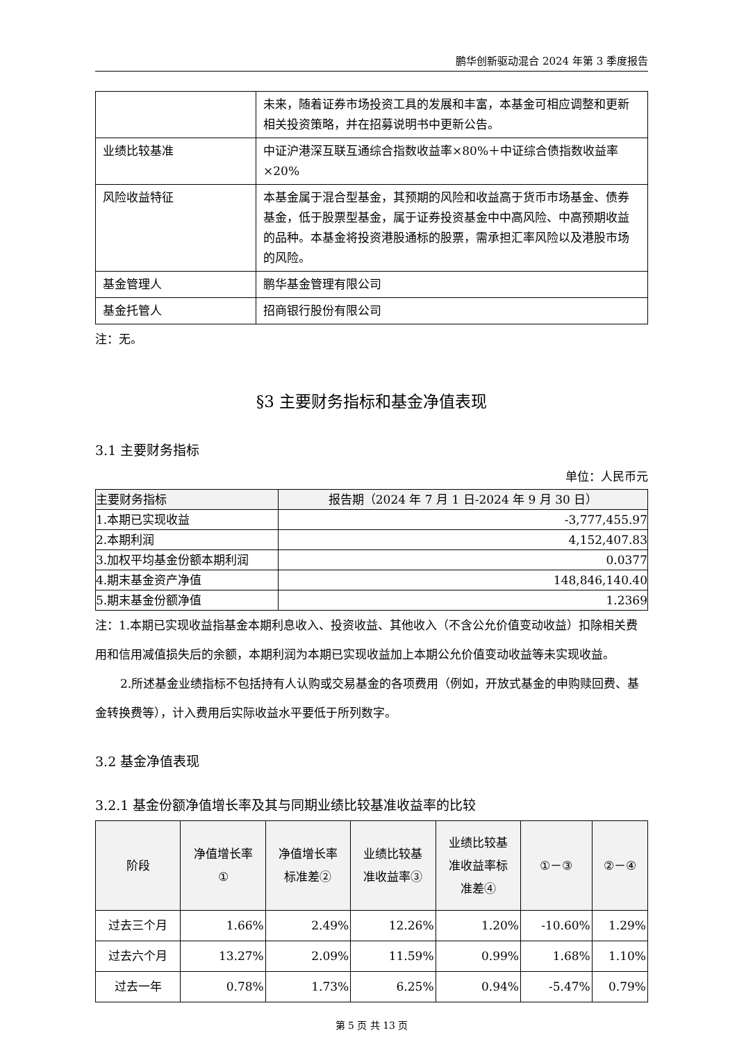鹏华创新驱动混合 2024 年第 3 季度报告
| | 未来，随着证券市场投资工具的发展和丰富，本基金可相应调整和更新相关投资策略，并在招募说明书中更新公告。 |
| 业绩比较基准 | 中证沪港深互联互通综合指数收益率×80%＋中证综合债指数收益率×20% |
| 风险收益特征 | 本基金属于混合型基金，其预期的风险和收益高于货币市场基金、债券基金，低于股票型基金，属于证券投资基金中中高风险、中高预期收益的品种。本基金将投资港股通标的股票，需承担汇率风险以及港股市场的风险。 |
| 基金管理人 | 鹏华基金管理有限公司 |
| 基金托管人 | 招商银行股份有限公司 |
注：无。
§3 主要财务指标和基金净值表现
3.1 主要财务指标
单位：人民币元
| 主要财务指标 | 报告期（2024 年 7 月 1 日-2024 年 9 月 30 日） |
| --- | --- |
| 1.本期已实现收益 | -3,777,455.97 |
| 2.本期利润 | 4,152,407.83 |
| 3.加权平均基金份额本期利润 | 0.0377 |
| 4.期末基金资产净值 | 148,846,140.40 |
| 5.期末基金份额净值 | 1.2369 |
注：1.本期已实现收益指基金本期利息收入、投资收益、其他收入（不含公允价值变动收益）扣除相关费用和信用减值损失后的余额，本期利润为本期已实现收益加上本期公允价值变动收益等未实现收益。
2.所述基金业绩指标不包括持有人认购或交易基金的各项费用（例如，开放式基金的申购赎回费、基金转换费等），计入费用后实际收益水平要低于所列数字。
3.2 基金净值表现
3.2.1 基金份额净值增长率及其与同期业绩比较基准收益率的比较
| 阶段 | 净值增长率 ① | 净值增长率 标准差② | 业绩比较基 准收益率③ | 业绩比较基 准收益率标 准差④ | ①－③ | ②－④ |
| --- | --- | --- | --- | --- | --- | --- |
| 过去三个月 | 1.66% | 2.49% | 12.26% | 1.20% | -10.60% | 1.29% |
| 过去六个月 | 13.27% | 2.09% | 11.59% | 0.99% | 1.68% | 1.10% |
| 过去一年 | 0.78% | 1.73% | 6.25% | 0.94% | -5.47% | 0.79% |
第 5 页 共 13 页